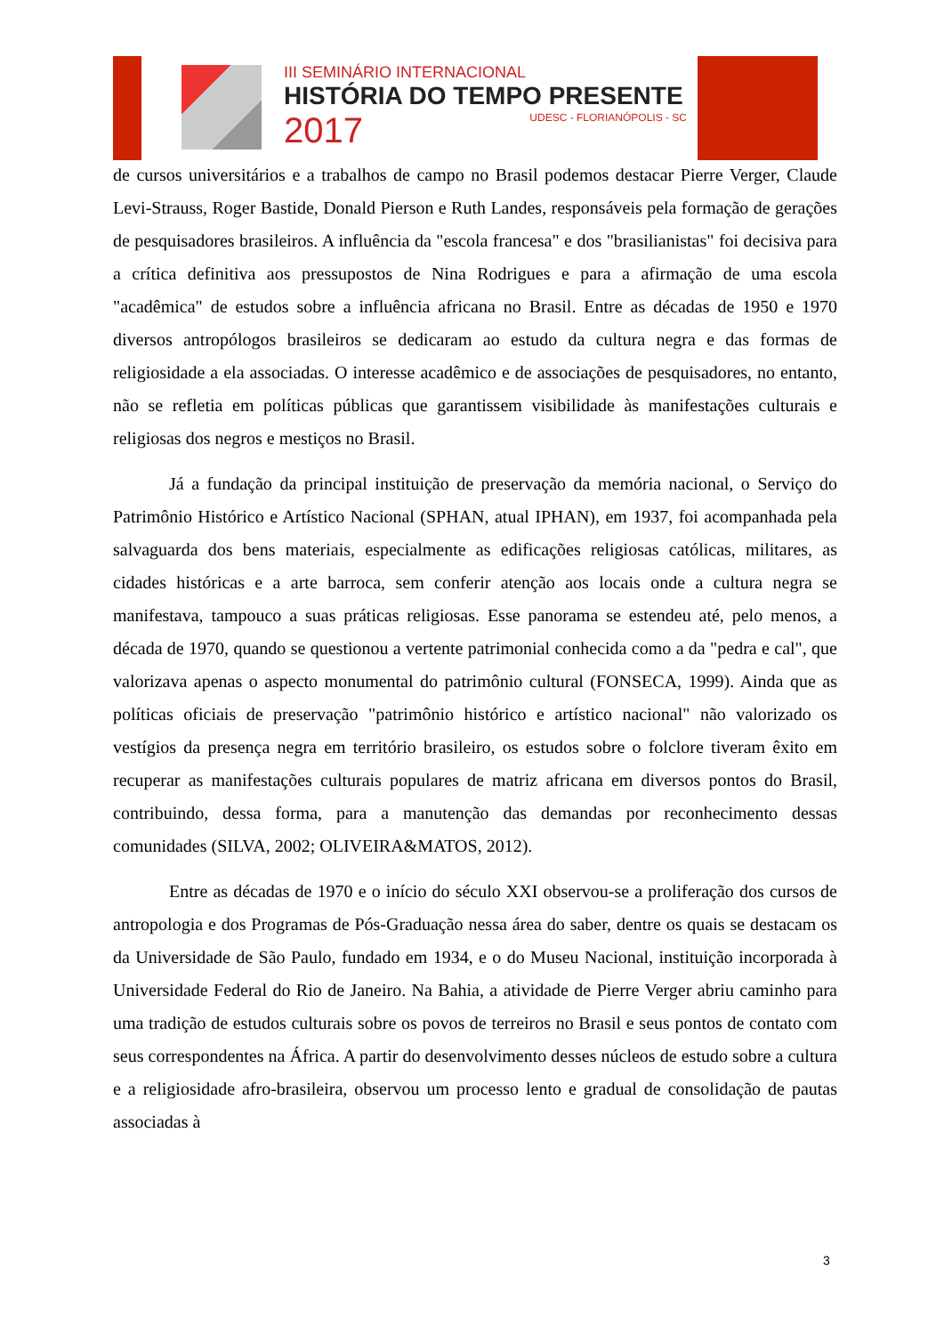III SEMINÁRIO INTERNACIONAL
HISTÓRIA DO TEMPO PRESENTE
2017
UDESC - FLORIANÓPOLIS - SC
de cursos universitários e a trabalhos de campo no Brasil podemos destacar Pierre Verger, Claude Levi-Strauss, Roger Bastide, Donald Pierson e Ruth Landes, responsáveis pela formação de gerações de pesquisadores brasileiros. A influência da "escola francesa" e dos "brasilianistas" foi decisiva para a crítica definitiva aos pressupostos de Nina Rodrigues e para a afirmação de uma escola "acadêmica" de estudos sobre a influência africana no Brasil. Entre as décadas de 1950 e 1970 diversos antropólogos brasileiros se dedicaram ao estudo da cultura negra e das formas de religiosidade a ela associadas. O interesse acadêmico e de associações de pesquisadores, no entanto, não se refletia em políticas públicas que garantissem visibilidade às manifestações culturais e religiosas dos negros e mestiços no Brasil.
Já a fundação da principal instituição de preservação da memória nacional, o Serviço do Patrimônio Histórico e Artístico Nacional (SPHAN, atual IPHAN), em 1937, foi acompanhada pela salvaguarda dos bens materiais, especialmente as edificações religiosas católicas, militares, as cidades históricas e a arte barroca, sem conferir atenção aos locais onde a cultura negra se manifestava, tampouco a suas práticas religiosas. Esse panorama se estendeu até, pelo menos, a década de 1970, quando se questionou a vertente patrimonial conhecida como a da "pedra e cal", que valorizava apenas o aspecto monumental do patrimônio cultural (FONSECA, 1999). Ainda que as políticas oficiais de preservação "patrimônio histórico e artístico nacional" não valorizado os vestígios da presença negra em território brasileiro, os estudos sobre o folclore tiveram êxito em recuperar as manifestações culturais populares de matriz africana em diversos pontos do Brasil, contribuindo, dessa forma, para a manutenção das demandas por reconhecimento dessas comunidades (SILVA, 2002; OLIVEIRA&MATOS, 2012).
Entre as décadas de 1970 e o início do século XXI observou-se a proliferação dos cursos de antropologia e dos Programas de Pós-Graduação nessa área do saber, dentre os quais se destacam os da Universidade de São Paulo, fundado em 1934, e o do Museu Nacional, instituição incorporada à Universidade Federal do Rio de Janeiro. Na Bahia, a atividade de Pierre Verger abriu caminho para uma tradição de estudos culturais sobre os povos de terreiros no Brasil e seus pontos de contato com seus correspondentes na África. A partir do desenvolvimento desses núcleos de estudo sobre a cultura e a religiosidade afro-brasileira, observou um processo lento e gradual de consolidação de pautas associadas à
3